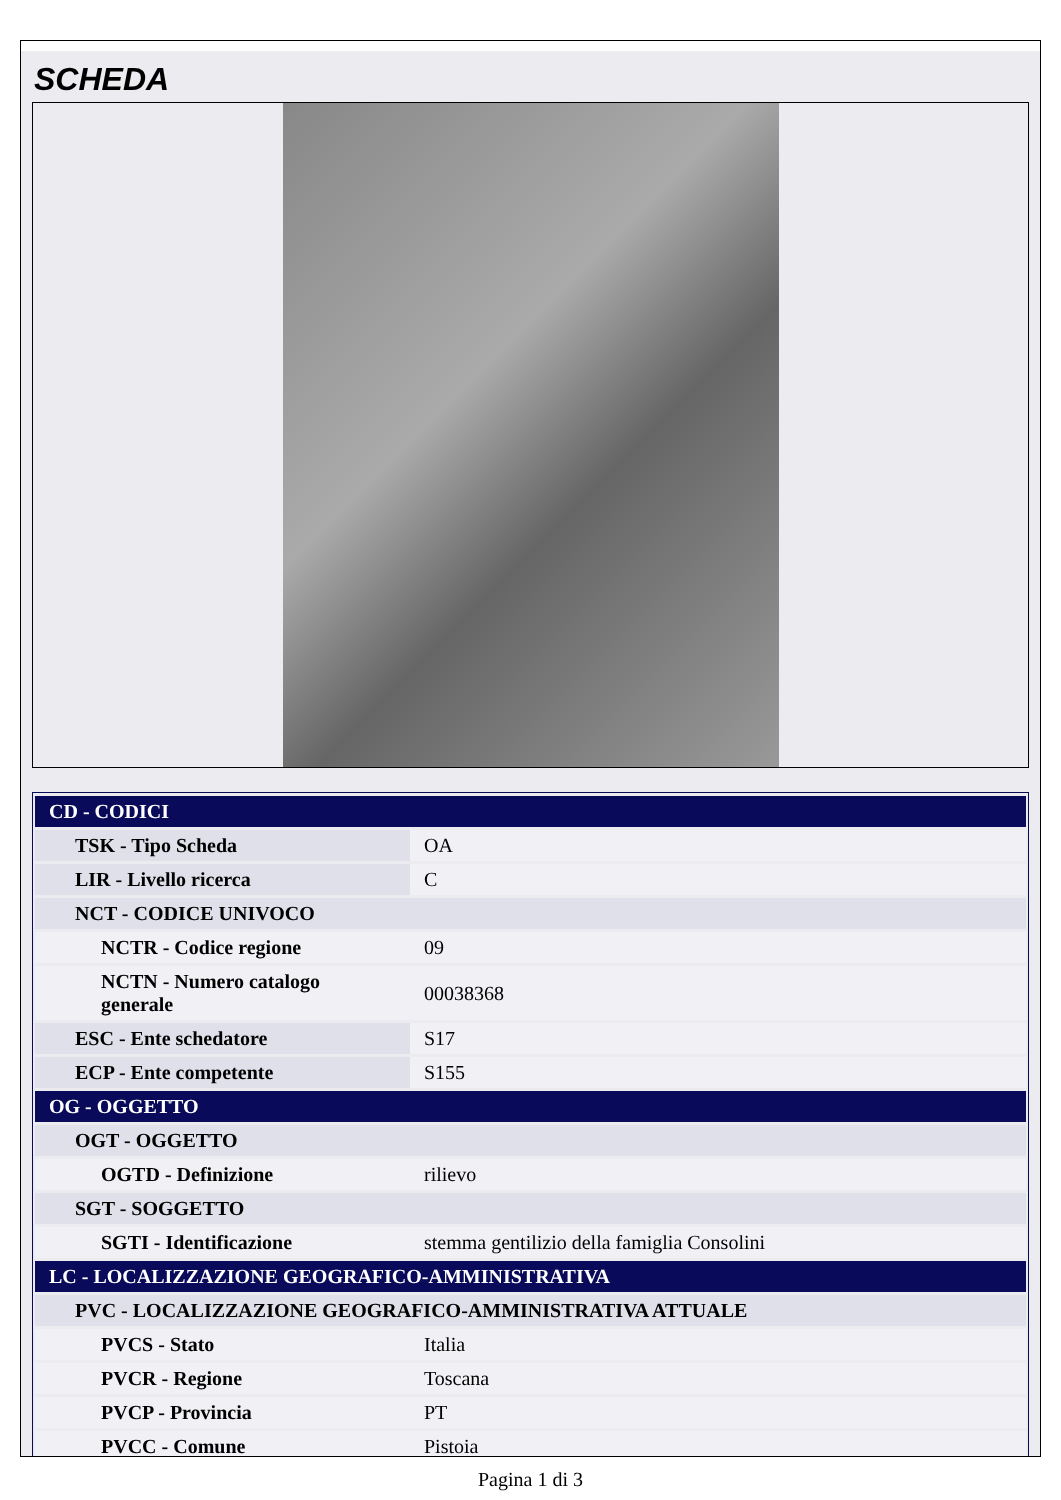SCHEDA
| CD - CODICI | |
| TSK - Tipo Scheda | OA |
| LIR - Livello ricerca | C |
| NCT - CODICE UNIVOCO | |
| NCTR - Codice regione | 09 |
| NCTN - Numero catalogo generale | 00038368 |
| ESC - Ente schedatore | S17 |
| ECP - Ente competente | S155 |
| OG - OGGETTO | |
| OGT - OGGETTO | |
| OGTD - Definizione | rilievo |
| SGT - SOGGETTO | |
| SGTI - Identificazione | stemma gentilizio della famiglia Consolini |
| LC - LOCALIZZAZIONE GEOGRAFICO-AMMINISTRATIVA | |
| PVC - LOCALIZZAZIONE GEOGRAFICO-AMMINISTRATIVA ATTUALE | |
| PVCS - Stato | Italia |
| PVCR - Regione | Toscana |
| PVCP - Provincia | PT |
| PVCC - Comune | Pistoia |
Pagina 1 di 3